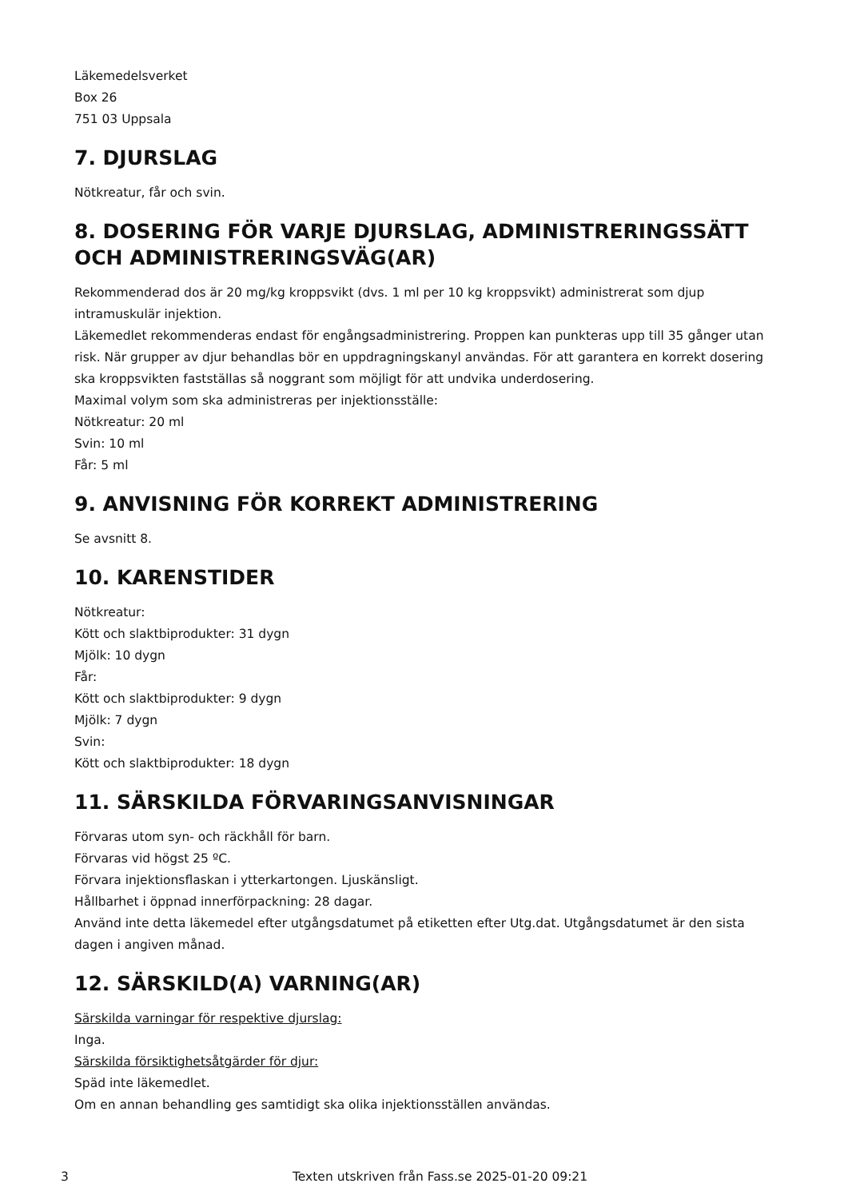Läkemedelsverket
Box 26
751 03 Uppsala
7. DJURSLAG
Nötkreatur, får och svin.
8. DOSERING FÖR VARJE DJURSLAG, ADMINISTRERINGSSÄTT OCH ADMINISTRERINGSVÄG(AR)
Rekommenderad dos är 20 mg/kg kroppsvikt (dvs. 1 ml per 10 kg kroppsvikt) administrerat som djup intramuskulär injektion.
Läkemedlet rekommenderas endast för engångsadministrering. Proppen kan punkteras upp till 35 gånger utan risk. När grupper av djur behandlas bör en uppdragningskanyl användas. För att garantera en korrekt dosering ska kroppsvikten fastställas så noggrant som möjligt för att undvika underdosering.
Maximal volym som ska administreras per injektionsställe:
Nötkreatur: 20 ml
Svin: 10 ml
Får: 5 ml
9. ANVISNING FÖR KORREKT ADMINISTRERING
Se avsnitt 8.
10. KARENSTIDER
Nötkreatur:
Kött och slaktbiprodukter: 31 dygn
Mjölk: 10 dygn
Får:
Kött och slaktbiprodukter: 9 dygn
Mjölk: 7 dygn
Svin:
Kött och slaktbiprodukter: 18 dygn
11. SÄRSKILDA FÖRVARINGSANVISNINGAR
Förvaras utom syn- och räckhåll för barn.
Förvaras vid högst 25 ºC.
Förvara injektionsflaskan i ytterkartongen. Ljuskänsligt.
Hållbarhet i öppnad innerförpackning: 28 dagar.
Använd inte detta läkemedel efter utgångsdatumet på etiketten efter Utg.dat. Utgångsdatumet är den sista dagen i angiven månad.
12. SÄRSKILD(A) VARNING(AR)
Särskilda varningar för respektive djurslag:
Inga.
Särskilda försiktighetsåtgärder för djur:
Späd inte läkemedlet.
Om en annan behandling ges samtidigt ska olika injektionsställen användas.
3 Texten utskriven från Fass.se 2025-01-20 09:21